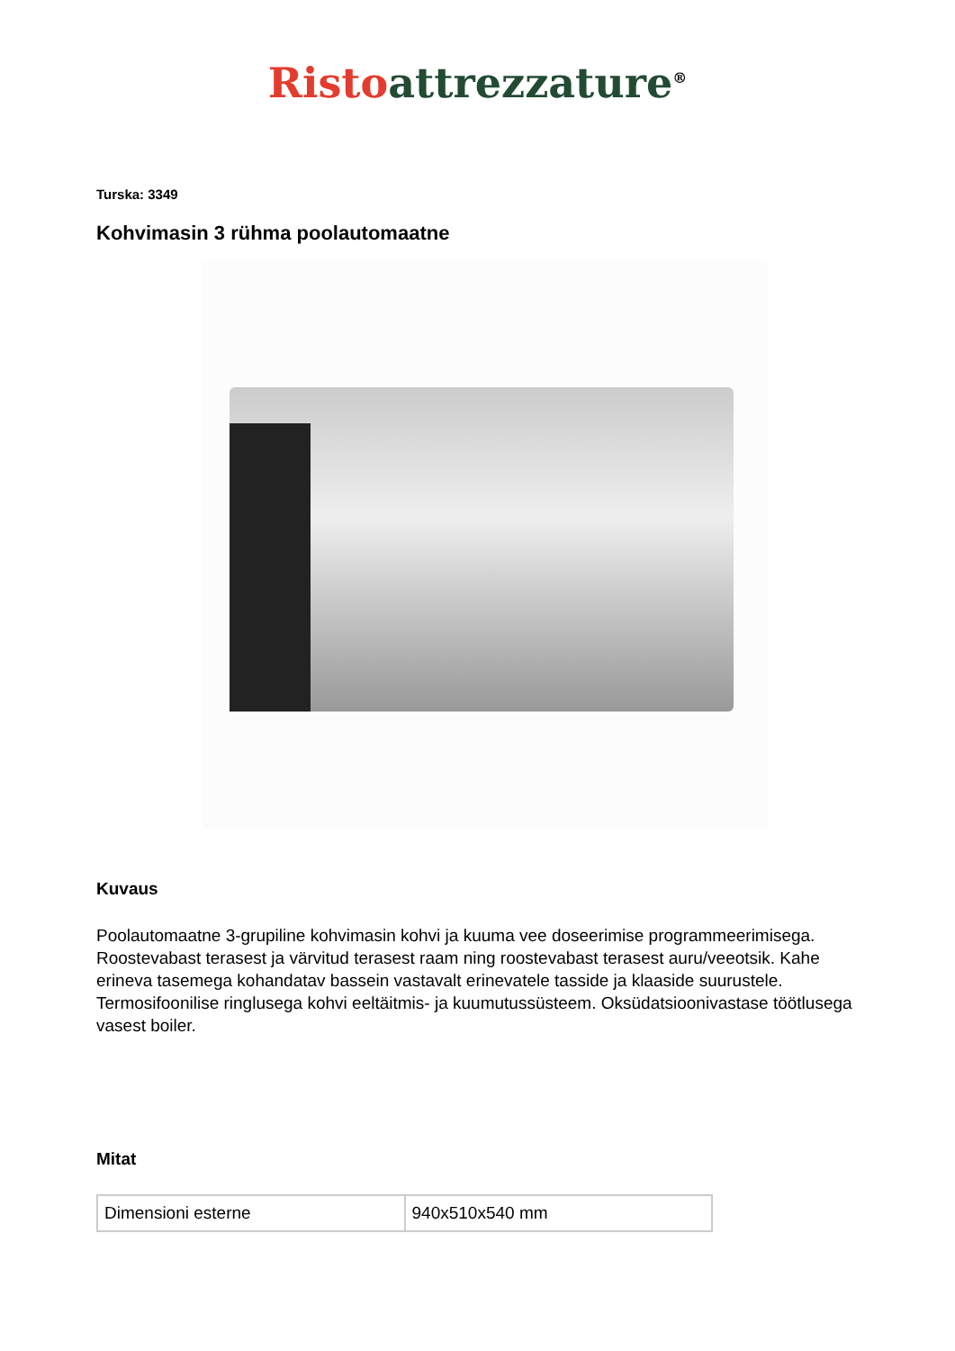Risto attrezzature<sup>®</sup>
Turska: 3349
Kohvimasin 3 rühma poolautomaatne
Kuvaus
Poolautomaatne 3-grupiline kohvimasin kohvi ja kuuma vee doseerimise programmeerimisega. Roostevabast terasest ja värvitud terasest raam ning roostevabast terasest auru/veeotsik. Kahe erineva tasemega kohandatav bassein vastavalt erinevatele tasside ja klaaside suurustele. Termosifoonilise ringlusega kohvi eeltäitmis- ja kuumutussüsteem. Oksüdatsioonivastase töötlusega vasest boiler.
Mitat
| Dimensioni esterne | 940x510x540 mm |